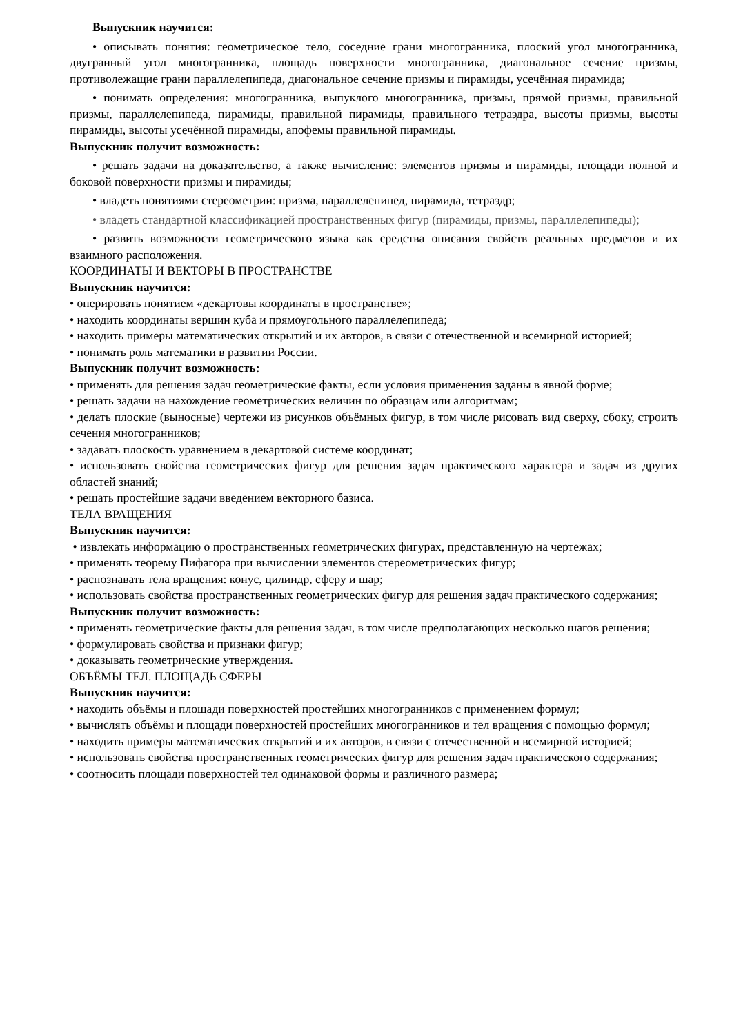Выпускник научится:
• описывать понятия: геометрическое тело, соседние грани многогранника, плоский угол многогранника, двугранный угол многогранника, площадь поверхности многогранника, диагональное сечение призмы, противолежащие грани параллелепипеда, диагональное сечение призмы и пирамиды, усечённая пирамида;
• понимать определения: многогранника, выпуклого многогранника, призмы, прямой призмы, правильной призмы, параллелепипеда, пирамиды, правильной пирамиды, правильного тетраэдра, высоты призмы, высоты пирамиды, высоты усечённой пирамиды, апофемы правильной пирамиды.
Выпускник получит возможность:
• решать задачи на доказательство, а также вычисление: элементов призмы и пирамиды, площади полной и боковой поверхности призмы и пирамиды;
• владеть понятиями стереометрии: призма, параллелепипед, пирамида, тетраэдр;
• владеть стандартной классификацией пространственных фигур (пирамиды, призмы, параллелепипеды);
• развить возможности геометрического языка как средства описания свойств реальных предметов и их взаимного расположения.
КООРДИНАТЫ И ВЕКТОРЫ В ПРОСТРАНСТВЕ
Выпускник научится:
• оперировать понятием «декартовы координаты в пространстве»;
• находить координаты вершин куба и прямоугольного параллелепипеда;
• находить примеры математических открытий и их авторов, в связи с отечественной и всемирной историей;
• понимать роль математики в развитии России.
Выпускник получит возможность:
• применять для решения задач геометрические факты, если условия применения заданы в явной форме;
• решать задачи на нахождение геометрических величин по образцам или алгоритмам;
• делать плоские (выносные) чертежи из рисунков объёмных фигур, в том числе рисовать вид сверху, сбоку, строить сечения многогранников;
• задавать плоскость уравнением в декартовой системе координат;
• использовать свойства геометрических фигур для решения задач практического характера и задач из других областей знаний;
• решать простейшие задачи введением векторного базиса.
ТЕЛА ВРАЩЕНИЯ
Выпускник научится:
• извлекать информацию о пространственных геометрических фигурах, представленную на чертежах;
• применять теорему Пифагора при вычислении элементов стереометрических фигур;
• распознавать тела вращения: конус, цилиндр, сферу и шар;
• использовать свойства пространственных геометрических фигур для решения задач практического содержания;
Выпускник получит возможность:
• применять геометрические факты для решения задач, в том числе предполагающих несколько шагов решения;
• формулировать свойства и признаки фигур;
• доказывать геометрические утверждения.
ОБЪЁМЫ ТЕЛ. ПЛОЩАДЬ СФЕРЫ
Выпускник научится:
• находить объёмы и площади поверхностей простейших многогранников с применением формул;
• вычислять объёмы и площади поверхностей простейших многогранников и тел вращения с помощью формул;
• находить примеры математических открытий и их авторов, в связи с отечественной и всемирной историей;
• использовать свойства пространственных геометрических фигур для решения задач практического содержания;
• соотносить площади поверхностей тел одинаковой формы и различного размера;